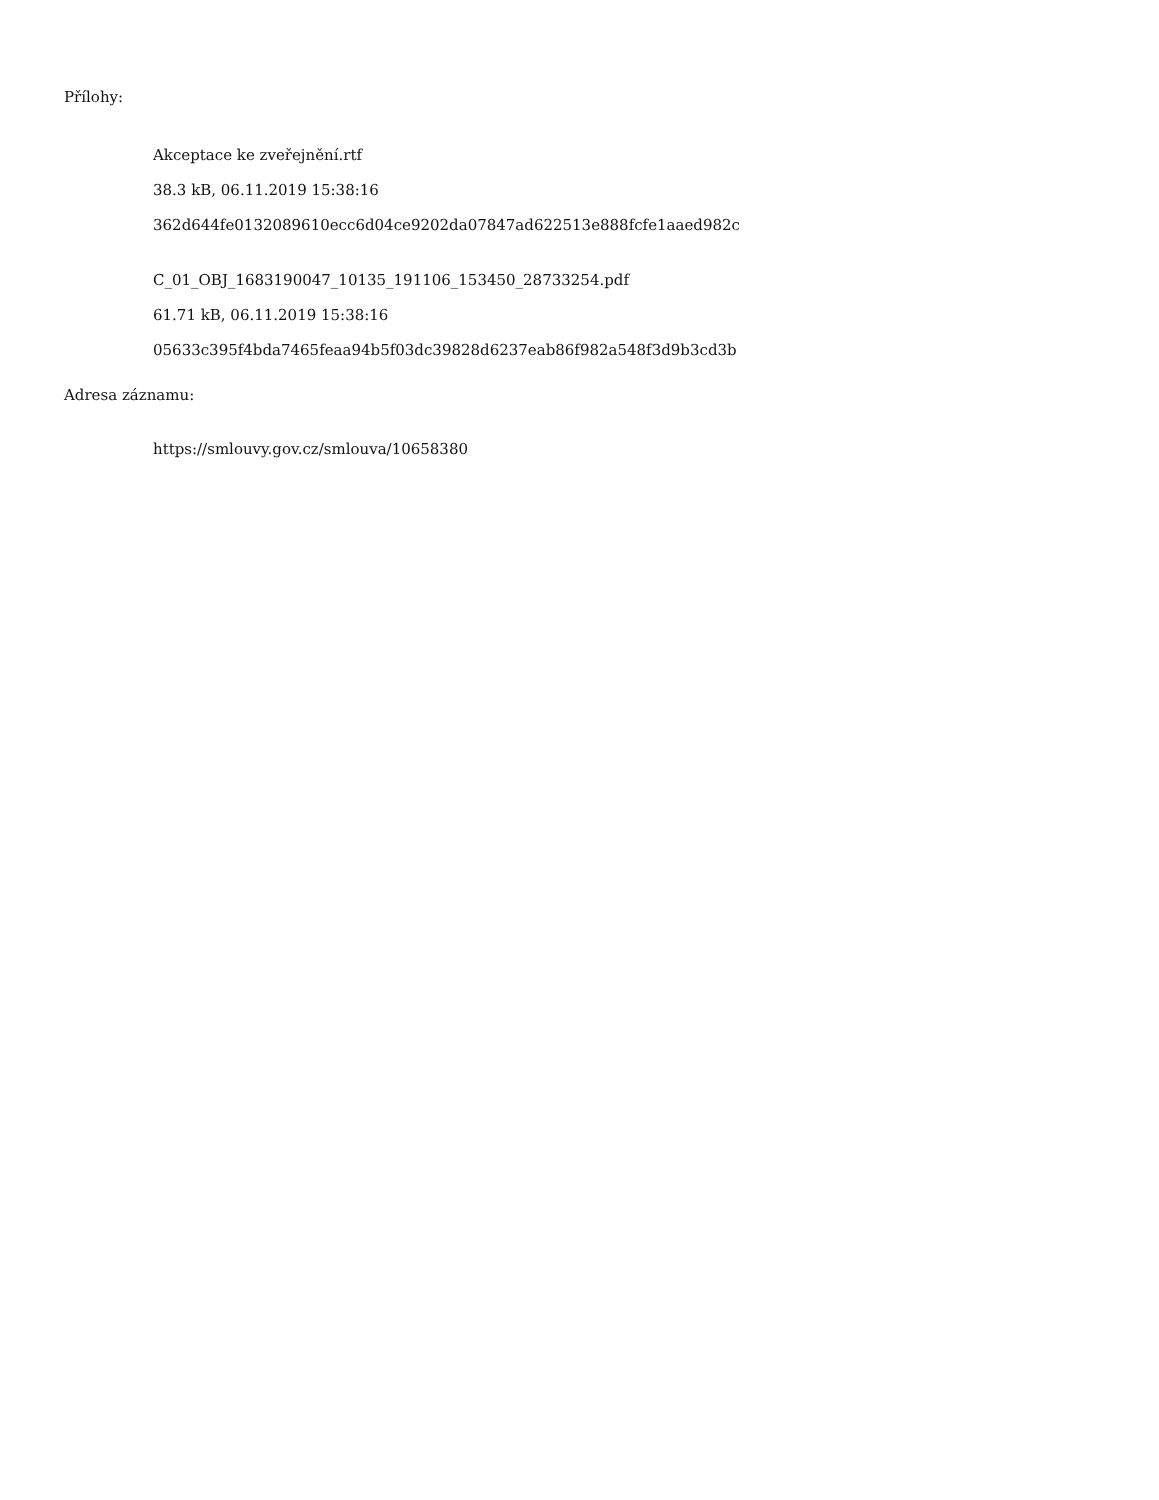Přílohy:
Akceptace ke zveřejnění.rtf
38.3 kB, 06.11.2019 15:38:16
362d644fe0132089610ecc6d04ce9202da07847ad622513e888fcfe1aaed982c
C_01_OBJ_1683190047_10135_191106_153450_28733254.pdf
61.71 kB, 06.11.2019 15:38:16
05633c395f4bda7465feaa94b5f03dc39828d6237eab86f982a548f3d9b3cd3b
Adresa záznamu:
https://smlouvy.gov.cz/smlouva/10658380